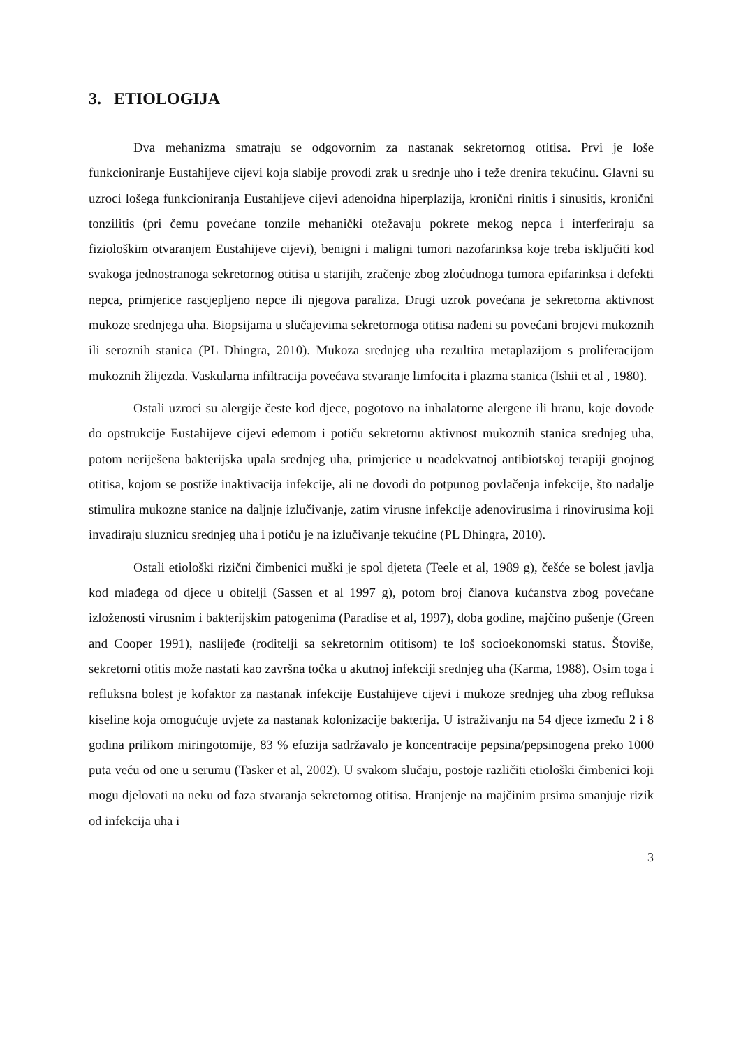3. ETIOLOGIJA
Dva mehanizma smatraju se odgovornim za nastanak sekretornog otitisa. Prvi je loše funkcioniranje Eustahijeve cijevi koja slabije provodi zrak u srednje uho i teže drenira tekućinu. Glavni su uzroci lošega funkcioniranja Eustahijeve cijevi adenoidna hiperplazija, kronični rinitis i sinusitis, kronični tonzilitis (pri čemu povećane tonzile mehanički otežavaju pokrete mekog nepca i interferiraju sa fiziološkim otvaranjem Eustahijeve cijevi), benigni i maligni tumori nazofarinksa koje treba isključiti kod svakoga jednostranoga sekretornog otitisa u starijih, zračenje zbog zloćudnoga tumora epifarinksa i defekti nepca, primjerice rascjepljeno nepce ili njegova paraliza. Drugi uzrok povećana je sekretorna aktivnost mukoze srednjega uha. Biopsijama u slučajevima sekretornoga otitisa nađeni su povećani brojevi mukoznih ili seroznih stanica (PL Dhingra, 2010). Mukoza srednjeg uha rezultira metaplazijom s proliferacijom mukoznih žlijezda. Vaskularna infiltracija povećava stvaranje limfocita i plazma stanica (Ishii et al , 1980).
Ostali uzroci su alergije česte kod djece, pogotovo na inhalatorne alergene ili hranu, koje dovode do opstrukcije Eustahijeve cijevi edemom i potiču sekretornu aktivnost mukoznih stanica srednjeg uha, potom neriješena bakterijska upala srednjeg uha, primjerice u neadekvatnoj antibiotskoj terapiji gnojnog otitisa, kojom se postiže inaktivacija infekcije, ali ne dovodi do potpunog povlačenja infekcije, što nadalje stimulira mukozne stanice na daljnje izlučivanje, zatim virusne infekcije adenovirusima i rinovirusima koji invadiraju sluznicu srednjeg uha i potiču je na izlučivanje tekućine (PL Dhingra, 2010).
Ostali etiološki rizični čimbenici muški je spol djeteta (Teele et al, 1989 g), češće se bolest javlja kod mlađega od djece u obitelji (Sassen et al 1997 g), potom broj članova kućanstva zbog povećane izloženosti virusnim i bakterijskim patogenima (Paradise et al, 1997), doba godine, majčino pušenje (Green and Cooper 1991), naslijeđe (roditelji sa sekretornim otitisom) te loš socioekonomski status. Štoviše, sekretorni otitis može nastati kao završna točka u akutnoj infekciji srednjeg uha (Karma, 1988). Osim toga i refluksna bolest je kofaktor za nastanak infekcije Eustahijeve cijevi i mukoze srednjeg uha zbog refluksa kiseline koja omogućuje uvjete za nastanak kolonizacije bakterija. U istraživanju na 54 djece između 2 i 8 godina prilikom miringotomije, 83 % efuzija sadržavalo je koncentracije pepsina/pepsinogena preko 1000 puta veću od one u serumu (Tasker et al, 2002). U svakom slučaju, postoje različiti etiološki čimbenici koji mogu djelovati na neku od faza stvaranja sekretornog otitisa. Hranjenje na majčinim prsima smanjuje rizik od infekcija uha i
3